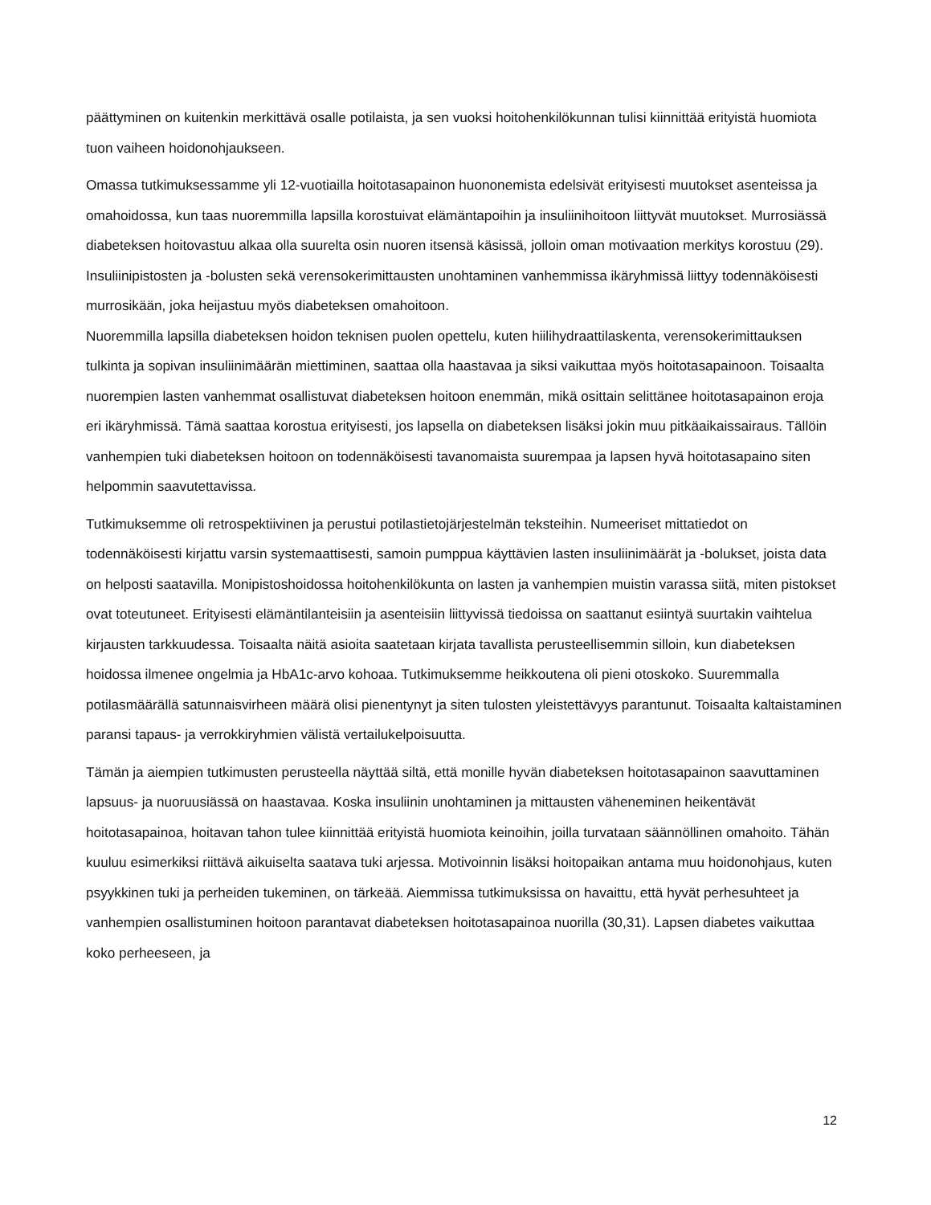päättyminen on kuitenkin merkittävä osalle potilaista, ja sen vuoksi hoitohenkilökunnan tulisi kiinnittää erityistä huomiota tuon vaiheen hoidonohjaukseen.
Omassa tutkimuksessamme yli 12-vuotiailla hoitotasapainon huononemista edelsivät erityisesti muutokset asenteissa ja omahoidossa, kun taas nuoremmilla lapsilla korostuivat elämäntapoihin ja insuliinihoitoon liittyvät muutokset. Murrosiässä diabeteksen hoitovastuu alkaa olla suurelta osin nuoren itsensä käsissä, jolloin oman motivaation merkitys korostuu (29). Insuliinipistosten ja -bolusten sekä verensokerimittausten unohtaminen vanhemmissa ikäryhmissä liittyy todennäköisesti murrosikään, joka heijastuu myös diabeteksen omahoitoon.
Nuoremmilla lapsilla diabeteksen hoidon teknisen puolen opettelu, kuten hiilihydraattilaskenta, verensokerimittauksen tulkinta ja sopivan insuliinimäärän miettiminen, saattaa olla haastavaa ja siksi vaikuttaa myös hoitotasapainoon. Toisaalta nuorempien lasten vanhemmat osallistuvat diabeteksen hoitoon enemmän, mikä osittain selittänee hoitotasapainon eroja eri ikäryhmissä. Tämä saattaa korostua erityisesti, jos lapsella on diabeteksen lisäksi jokin muu pitkäaikaissairaus. Tällöin vanhempien tuki diabeteksen hoitoon on todennäköisesti tavanomaista suurempaa ja lapsen hyvä hoitotasapaino siten helpommin saavutettavissa.
Tutkimuksemme oli retrospektiivinen ja perustui potilastietojärjestelmän teksteihin. Numeeriset mittatiedot on todennäköisesti kirjattu varsin systemaattisesti, samoin pumppua käyttävien lasten insuliinimäärät ja -bolukset, joista data on helposti saatavilla. Monipistoshoidossa hoitohenkilökunta on lasten ja vanhempien muistin varassa siitä, miten pistokset ovat toteutuneet. Erityisesti elämäntilanteisiin ja asenteisiin liittyvissä tiedoissa on saattanut esiintyä suurtakin vaihtelua kirjausten tarkkuudessa. Toisaalta näitä asioita saatetaan kirjata tavallista perusteellisemmin silloin, kun diabeteksen hoidossa ilmenee ongelmia ja HbA1c-arvo kohoaa. Tutkimuksemme heikkoutena oli pieni otoskoko. Suuremmalla potilasmäärällä satunnaisvirheen määrä olisi pienentynyt ja siten tulosten yleistettävyys parantunut. Toisaalta kaltaistaminen paransi tapaus- ja verrokkiryhmien välistä vertailukelpoisuutta.
Tämän ja aiempien tutkimusten perusteella näyttää siltä, että monille hyvän diabeteksen hoitotasapainon saavuttaminen lapsuus- ja nuoruusiässä on haastavaa. Koska insuliinin unohtaminen ja mittausten väheneminen heikentävät hoitotasapainoa, hoitavan tahon tulee kiinnittää erityistä huomiota keinoihin, joilla turvataan säännöllinen omahoito. Tähän kuuluu esimerkiksi riittävä aikuiselta saatava tuki arjessa. Motivoinnin lisäksi hoitopaikan antama muu hoidonohjaus, kuten psyykkinen tuki ja perheiden tukeminen, on tärkeää. Aiemmissa tutkimuksissa on havaittu, että hyvät perhesuhteet ja vanhempien osallistuminen hoitoon parantavat diabeteksen hoitotasapainoa nuorilla (30,31). Lapsen diabetes vaikuttaa koko perheeseen, ja
12